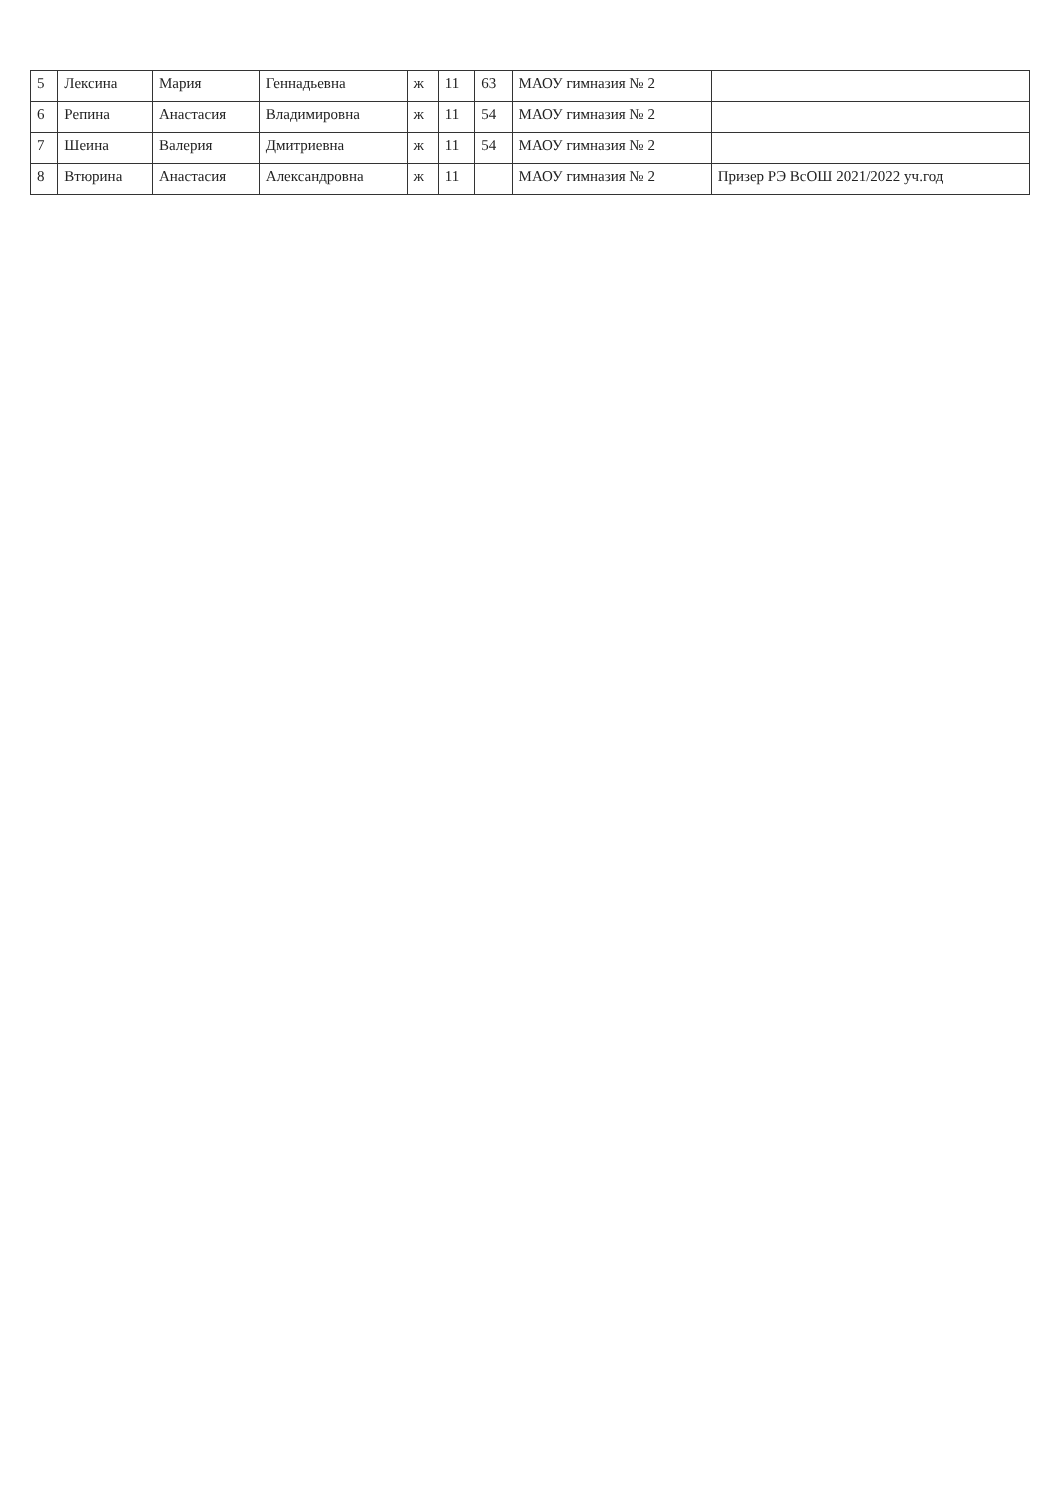| 5 | Лексина | Мария | Геннадьевна | ж | 11 | 63 | МАОУ гимназия № 2 | |
| 6 | Репина | Анастасия | Владимировна | ж | 11 | 54 | МАОУ гимназия № 2 | |
| 7 | Шеина | Валерия | Дмитриевна | ж | 11 | 54 | МАОУ гимназия № 2 | |
| 8 | Втюрина | Анастасия | Александровна | ж | 11 | | МАОУ гимназия № 2 | Призер РЭ ВсОШ 2021/2022 уч.год |